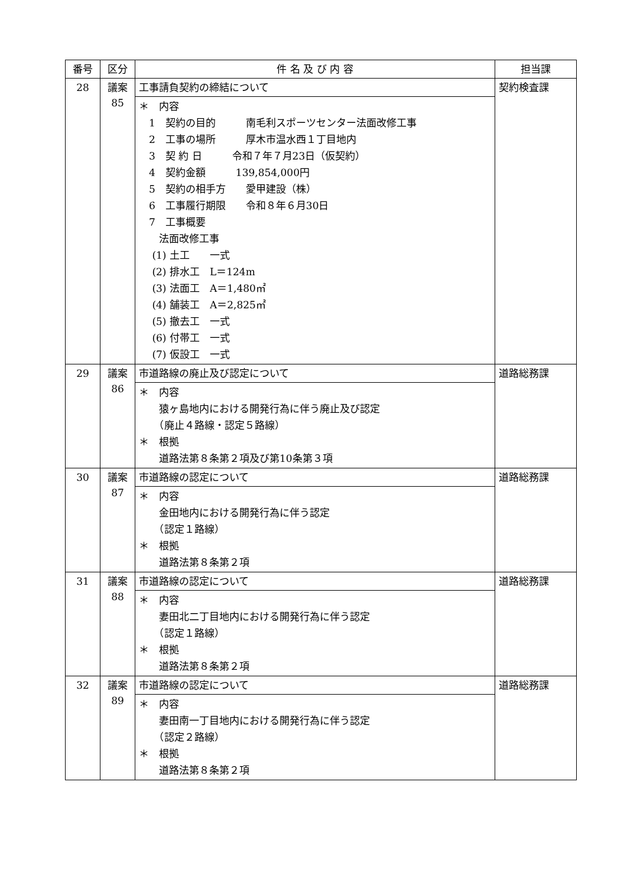| 番号 | 区分 | 件 名 及 び 内 容 | 担当課 |
| --- | --- | --- | --- |
| 28 | 議案 85 | 工事請負契約の締結について | 契約検査課 |
| | | ＊ 内容 1 契約の目的 南毛利スポーツセンター法面改修工事 2 工事の場所 厚木市温水西１丁目地内 3 契 約 日 令和７年７月23日（仮契約） 4 契約金額 139,854,000円 5 契約の相手方 愛甲建設（株） 6 工事履行期限 令和８年６月30日 7 工事概要 法面改修工事 (1) 土工 一式 (2) 排水工 L＝124m (3) 法面工 A＝1,480㎡ (4) 舗装工 A＝2,825㎡ (5) 撤去工 一式 (6) 付帯工 一式 (7) 仮設工 一式 | |
| 29 | 議案 86 | 市道路線の廃止及び認定について | 道路総務課 |
| | | ＊ 内容 猿ヶ島地内における開発行為に伴う廃止及び認定 （廃止４路線・認定５路線） ＊ 根拠 道路法第８条第２項及び第10条第３項 | |
| 30 | 議案 87 | 市道路線の認定について | 道路総務課 |
| | | ＊ 内容 金田地内における開発行為に伴う認定 （認定１路線） ＊ 根拠 道路法第８条第２項 | |
| 31 | 議案 88 | 市道路線の認定について | 道路総務課 |
| | | ＊ 内容 妻田北二丁目地内における開発行為に伴う認定 （認定１路線） ＊ 根拠 道路法第８条第２項 | |
| 32 | 議案 89 | 市道路線の認定について | 道路総務課 |
| | | ＊ 内容 妻田南一丁目地内における開発行為に伴う認定 （認定２路線） ＊ 根拠 道路法第８条第２項 | |